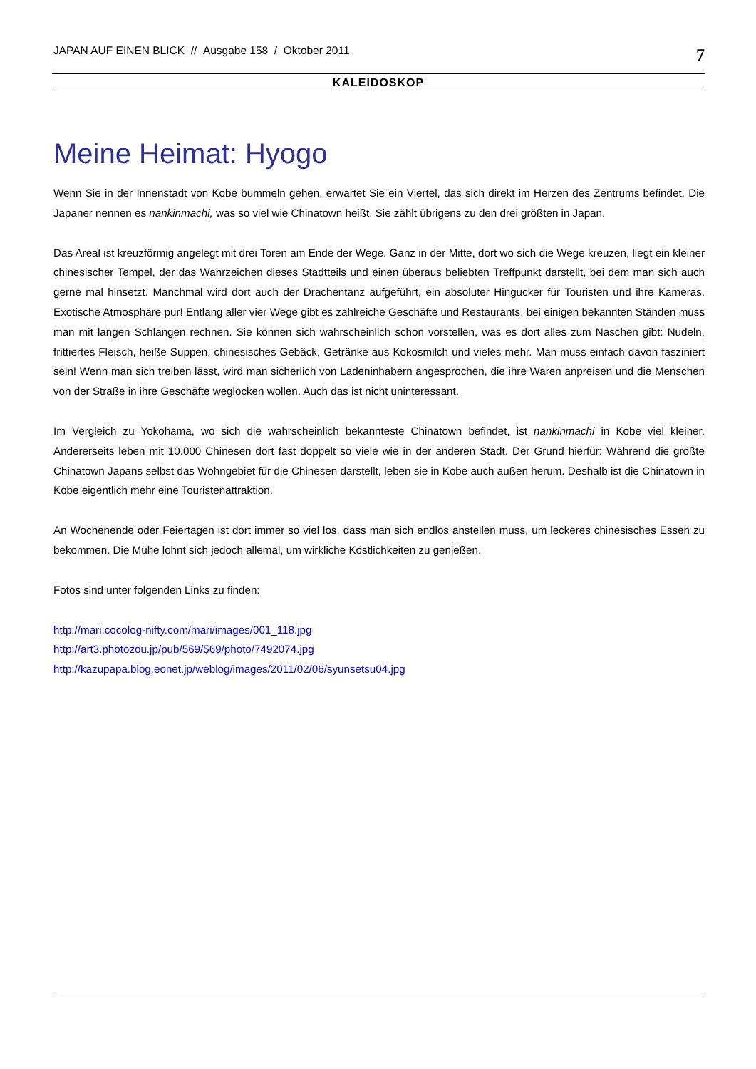JAPAN AUF EINEN BLICK // Ausgabe 158 / Oktober 2011 7
KALEIDOSKOP
Meine Heimat: Hyogo
Wenn Sie in der Innenstadt von Kobe bummeln gehen, erwartet Sie ein Viertel, das sich direkt im Herzen des Zentrums befindet. Die Japaner nennen es nankinmachi, was so viel wie Chinatown heißt. Sie zählt übrigens zu den drei größten in Japan.
Das Areal ist kreuzförmig angelegt mit drei Toren am Ende der Wege. Ganz in der Mitte, dort wo sich die Wege kreuzen, liegt ein kleiner chinesischer Tempel, der das Wahrzeichen dieses Stadtteils und einen überaus beliebten Treffpunkt darstellt, bei dem man sich auch gerne mal hinsetzt. Manchmal wird dort auch der Drachentanz aufgeführt, ein absoluter Hingucker für Touristen und ihre Kameras. Exotische Atmosphäre pur! Entlang aller vier Wege gibt es zahlreiche Geschäfte und Restaurants, bei einigen bekannten Ständen muss man mit langen Schlangen rechnen. Sie können sich wahrscheinlich schon vorstellen, was es dort alles zum Naschen gibt: Nudeln, frittiertes Fleisch, heiße Suppen, chinesisches Gebäck, Getränke aus Kokosmilch und vieles mehr. Man muss einfach davon fasziniert sein! Wenn man sich treiben lässt, wird man sicherlich von Ladeninhabern angesprochen, die ihre Waren anpreisen und die Menschen von der Straße in ihre Geschäfte weglocken wollen. Auch das ist nicht uninteressant.
Im Vergleich zu Yokohama, wo sich die wahrscheinlich bekannteste Chinatown befindet, ist nankinmachi in Kobe viel kleiner. Andererseits leben mit 10.000 Chinesen dort fast doppelt so viele wie in der anderen Stadt. Der Grund hierfür: Während die größte Chinatown Japans selbst das Wohngebiet für die Chinesen darstellt, leben sie in Kobe auch außen herum. Deshalb ist die Chinatown in Kobe eigentlich mehr eine Touristenattraktion.
An Wochenende oder Feiertagen ist dort immer so viel los, dass man sich endlos anstellen muss, um leckeres chinesisches Essen zu bekommen. Die Mühe lohnt sich jedoch allemal, um wirkliche Köstlichkeiten zu genießen.
Fotos sind unter folgenden Links zu finden:
http://mari.cocolog-nifty.com/mari/images/001_118.jpg
http://art3.photozou.jp/pub/569/569/photo/7492074.jpg
http://kazupapa.blog.eonet.jp/weblog/images/2011/02/06/syunsetsu04.jpg